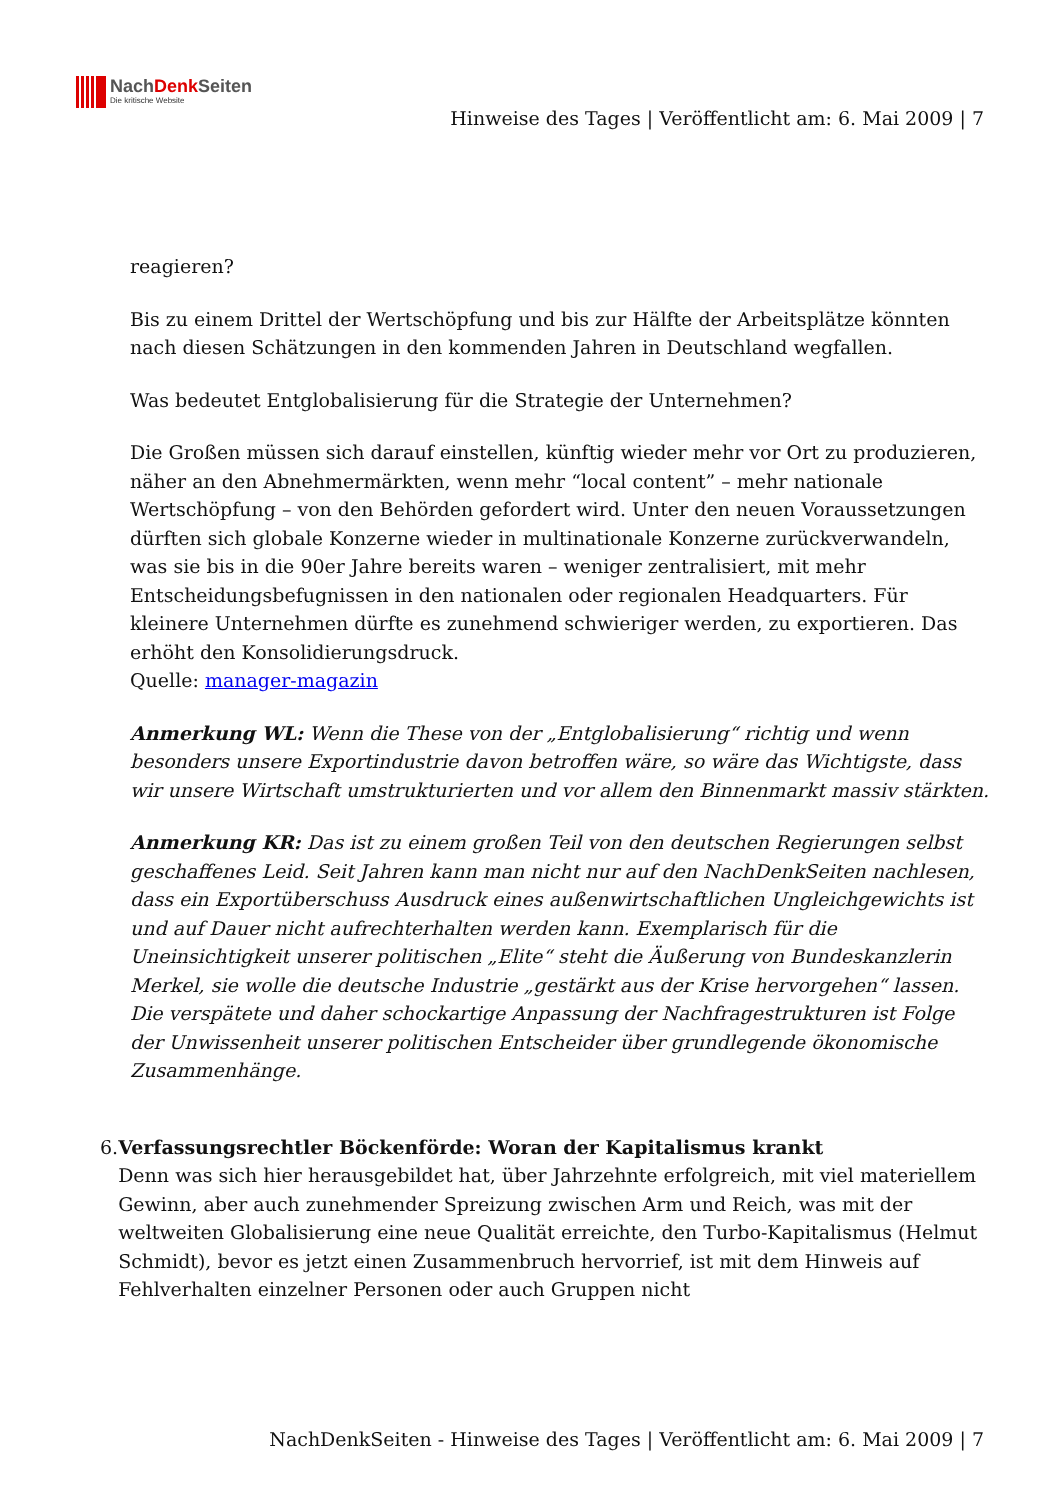NachDenk Seiten
Die kritische Website
Hinweise des Tages | Veröffentlicht am: 6. Mai 2009 | 7
reagieren?
Bis zu einem Drittel der Wertschöpfung und bis zur Hälfte der Arbeitsplätze könnten nach diesen Schätzungen in den kommenden Jahren in Deutschland wegfallen.
Was bedeutet Entglobalisierung für die Strategie der Unternehmen?
Die Großen müssen sich darauf einstellen, künftig wieder mehr vor Ort zu produzieren, näher an den Abnehmermärkten, wenn mehr “local content” – mehr nationale Wertschöpfung – von den Behörden gefordert wird. Unter den neuen Voraussetzungen dürften sich globale Konzerne wieder in multinationale Konzerne zurückverwandeln, was sie bis in die 90er Jahre bereits waren – weniger zentralisiert, mit mehr Entscheidungsbefugnissen in den nationalen oder regionalen Headquarters. Für kleinere Unternehmen dürfte es zunehmend schwieriger werden, zu exportieren. Das erhöht den Konsolidierungsdruck.
Quelle: manager-magazin
Anmerkung WL: Wenn die These von der „Entglobalisierung“ richtig und wenn besonders unsere Exportindustrie davon betroffen wäre, so wäre das Wichtigste, dass wir unsere Wirtschaft umstrukturierten und vor allem den Binnenmarkt massiv stärkten.
Anmerkung KR: Das ist zu einem großen Teil von den deutschen Regierungen selbst geschaffenes Leid. Seit Jahren kann man nicht nur auf den NachDenkSeiten nachlesen, dass ein Exportüberschuss Ausdruck eines außenwirtschaftlichen Ungleichgewichts ist und auf Dauer nicht aufrechterhalten werden kann. Exemplarisch für die Uneinsichtigkeit unserer politischen „Elite“ steht die Äußerung von Bundeskanzlerin Merkel, sie wolle die deutsche Industrie „gestärkt aus der Krise hervorgehen“ lassen. Die verspätete und daher schockartige Anpassung der Nachfragestrukturen ist Folge der Unwissenheit unserer politischen Entscheider über grundlegende ökonomische Zusammenhänge.
6. Verfassungsrechtler Böckenförde: Woran der Kapitalismus krankt
Denn was sich hier herausgebildet hat, über Jahrzehnte erfolgreich, mit viel materiellem Gewinn, aber auch zunehmender Spreizung zwischen Arm und Reich, was mit der weltweiten Globalisierung eine neue Qualität erreichte, den Turbo-Kapitalismus (Helmut Schmidt), bevor es jetzt einen Zusammenbruch hervorrief, ist mit dem Hinweis auf Fehlverhalten einzelner Personen oder auch Gruppen nicht
NachDenkSeiten - Hinweise des Tages | Veröffentlicht am: 6. Mai 2009 | 7